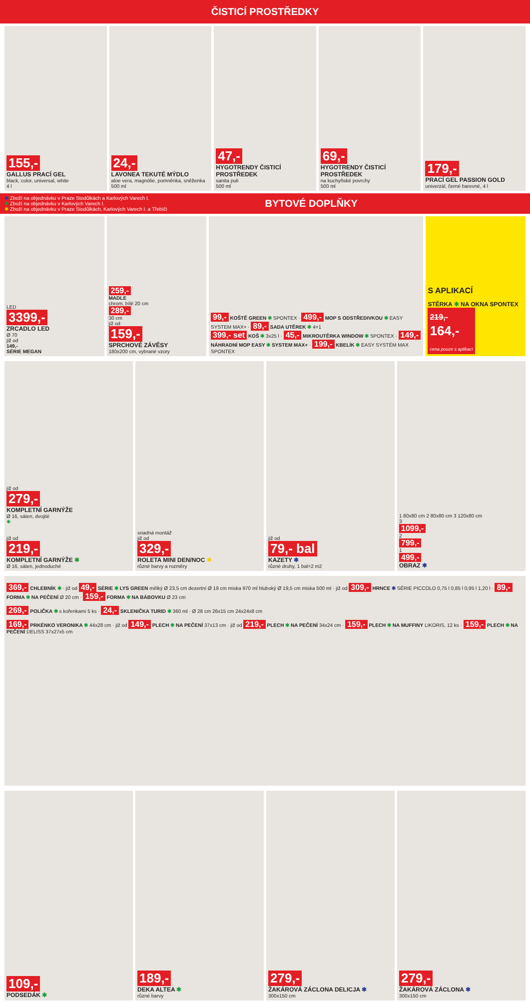ČISTICÍ PROSTŘEDKY
155,-
GALLUS PRACÍ GEL
black, color, universal, white
4 l
24,-
LAVONEA TEKUTÉ MÝDLO
aloe vera, magnólie, pomněnka, sněženka
500 ml
47,-
HYGOTRENDY ČISTICÍ PROSTŘEDEK
sanita puli
500 ml
69,-
HYGOTRENDY ČISTICÍ PROSTŘEDEK
na kuchyňské povrchy
500 ml
179,-
PRACÍ GEL PASSION GOLD
univerzál, černé barevné, 4 l
✱ Zboží na objednávku v Praze Stodůlkách a Karlových Varech I.
✱ Zboží na objednávku v Karlových Varech I.
✱ Zboží na objednávku v Praze Stodůlkách, Karlových Varech I. a Třebíči
BYTOVÉ DOPLŇKY
LED
3399,-
ZRCADLO LED
Ø 70
již od
149,-
SÉRIE MEGAN
259,-
MADLE
chrom, bílé 20 cm
289,-
30 cm
již od
159,-
SPRCHOVÉ ZÁVĚSY
180x200 cm, vybrané vzory
99,- KOŠTĚ GREEN ✱ SPONTEX · 499,- MOP S ODSTŘEDIVKOU ✱ EASY SYSTEM MAX+ · 89,- SADA UTĚREK ✱ 4+1
399,- set KOŠ ✱ 3x25 l · 45,- MIKROUTĚRKA WINDOW ✱ SPONTEX · 149,- NÁHRADNÍ MOP EASY ✱ SYSTEM MAX+ · 199,- KBELÍK ✱ EASY SYSTÉM MAX SPONTEX
S APLIKACÍ
STĚRKA ✱ NA OKNA SPONTEX
219,-
164,-
cena pouze s aplikací
již od
279,-
KOMPLETNÍ GARNÝŽE
Ø 16, sáten, dvojité
✱
již od
219,-
KOMPLETNÍ GARNÝŽE ✱
Ø 16, sáten, jednoduché
snadná montáž
již od
329,-
ROLETA MINI DEN/NOC ✱
různé barvy a rozměry
již od
79,- bal
KAZETY ✱
různé druhy, 1 bal=2 m2
1 80x80 cm 2 80x80 cm 3 120x80 cm
3
1099,-
2
799,-
1
499,-
OBRAZ ✱
369,- CHLEBNÍK ✱ · již od 49,- SÉRIE ✱ LYS GREEN mělký Ø 23,5 cm dezertní Ø 19 cm miska 970 ml hluboký Ø 19,5 cm miska 500 ml · již od 309,- HRNCE ✱ SÉRIE PICCOLO 0,75 l 0,85 l 0,95 l 1,20 l · 89,- FORMA ✱ NA PEČENÍ Ø 20 cm · 159,- FORMA ✱ NA BÁBOVKU Ø 23 cm
269,- POLIČKA ✱ s kořenkami 5 ks · 24,- SKLENIČKA TURID ✱ 360 ml · Ø 28 cm 26x15 cm 24x24x8 cm
169,- PRKÉNKO VERONIKA ✱ 44x28 cm · již od 149,- PLECH ✱ NA PEČENÍ 37x13 cm · již od 219,- PLECH ✱ NA PEČENÍ 34x24 cm · 159,- PLECH ✱ NA MUFFINY LIKORIS, 12 ks · 159,- PLECH ✱ NA PEČENÍ DELISS 37x27x5 cm
109,-
PODSEDÁK ✱
189,-
DEKA ALTEA ✱
různé barvy
279,-
ŽAKÁROVÁ ZÁCLONA DELICJA ✱
300x150 cm
279,-
ŽAKÁROVÁ ZÁCLONA ✱
300x150 cm